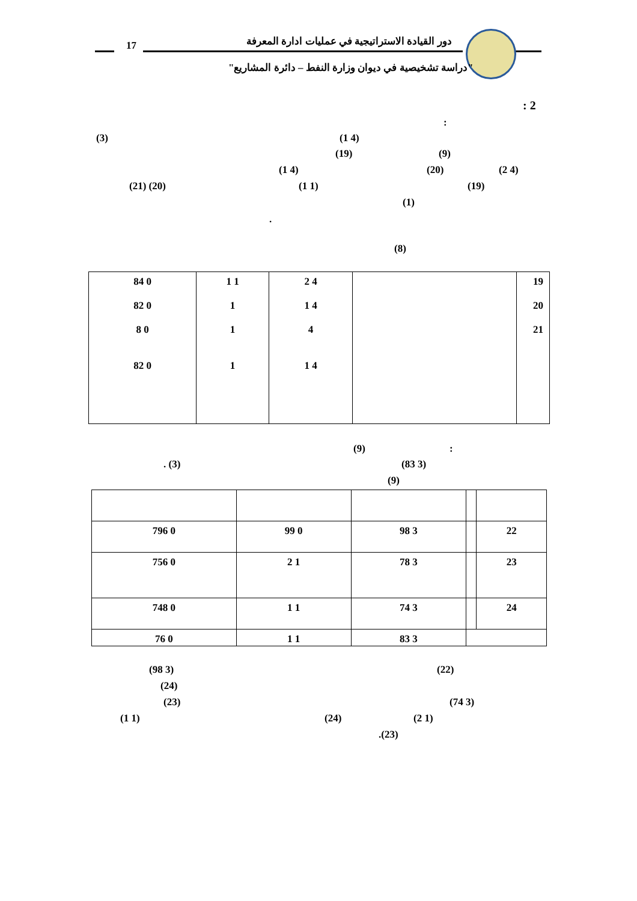17 دور القيادة الاستراتيجية في عمليات ادارة المعرفة
"دراسة تشخيصية في ديوان وزارة النفط – دائرة المشاريع"
: 2
:
(3) (1 4)
(19) (9)
(1 4) (20) (2 4)
(21) (20) (1 1) (19)
(1)
.
(8)
| 84 0 82 0 8 0 82 0 | 1 1 1 1 1 | 2 4 1 4 4 1 4 | | 19 20 21 |
(9) :
. (3) (83 3)
(9)
| 796 0 | 99 0 | 98 3 | | 22 |
| 756 0 | 2 1 | 78 3 | | 23 |
| 748 0 | 1 1 | 74 3 | | 24 |
| 76 0 | 1 1 | 83 3 | | |
(98 3) (22)
(24)
(23) (74 3)
(1 1) (24) (2 1)
.(23)